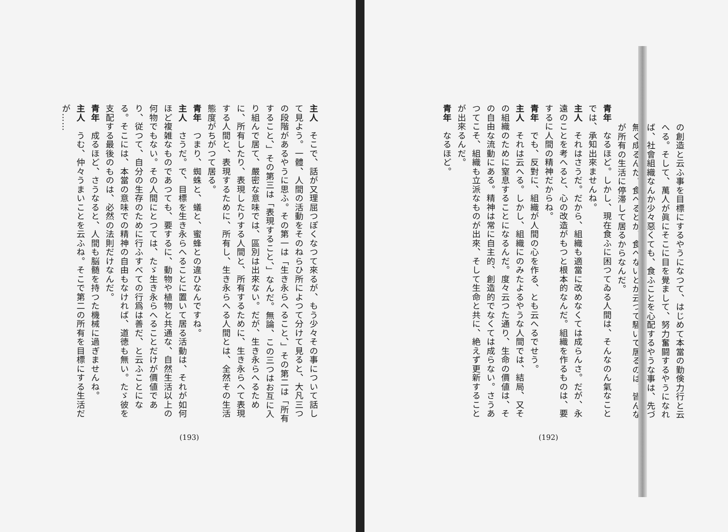の創造と云ふ事を目標にするやうになつて、はじめて本當の勤倹力行と云へる。そして、萬人が眞にそこに目を覺まして、努力奮闘するやうになれば、社會組織なんか少々惡くても、食ふことを心配するやうな事は、先づ無く成るんだ。食へるとか、食へないとか云つて騒いで居るのは、皆んなが所有の生活に停滞して居るからなんだ。
青年　なるほど。しかし、現在食ふに困つてゐる人間は、そんなのん氣なことでは、承知出來ませんね。
主人　それはさうだ。だから、組織も適當に改めなくては成らんさ。だが、永遠のことを考へると、心の改造がもつと根本的なんだ。組織を作るものは、要するに人間の精神だからね。
青年　でも、反對に、組織が人間の心を作る、とも云へるでせう。
主人　それは云へる。しかし、組織にのみたよるやうな人間では、結局、又その組織のために窒息することになるんだ。度々云つた通り、生命の價値は、その自由な流動にある。精神は常に自主的、創造的でなくては成らない。さうあつてこそ、組織も立派なものが出來、そして生命と共に、絶えず更新することが出來るんだ。
青年　なるほど。
(192)
主人　そこで、話が又理屈つぽくなつて來るが、もう少々その事について話して見よう。一體、人間の活動をそのねらひ所によつて分けて見ると、大凡三つの段階があるやうに思ふ。その第一は「生き永らへること、」その第二は「所有すること、」その第三は「表現すること、」なんだ。無論、この三つはお互に入り組んで居て、嚴密な意味では、區別は出來ない。だが、生き永らへるために、所有したり、表現したりする人間と、所有するために、生き永らへて表現する人間と、表現するために、所有し、生き永らへる人間とは、全然その生活態度がちがつて居る。
青年　つまり、蜘蛛と、蟻と、蜜蜂との違ひなんですね。
主人　さうだ。で、目標を生き永らへることに置いて居る活動は、それが如何ほど複雑なものであつても、要するに、動物や植物と共通な、自然生活以上の何物でもない。その人間にとつては、たゞ生き永らへることだけが價値であり、従つて、自分の生存のために行ふすべての行爲は善だ、と云ふことになる。そこには、本當の意味での精神の自由もなければ、道徳も無い。たゞ彼を支配する最後のものは、必然の法則だけなんだ。
青年　成るほど、さうなると、人間も脳髄を持つた機械に過ぎませんね。
主人　うむ、仲々うまいことを云ふね。そこで第二の所有を目標にする生活だが……
(193)